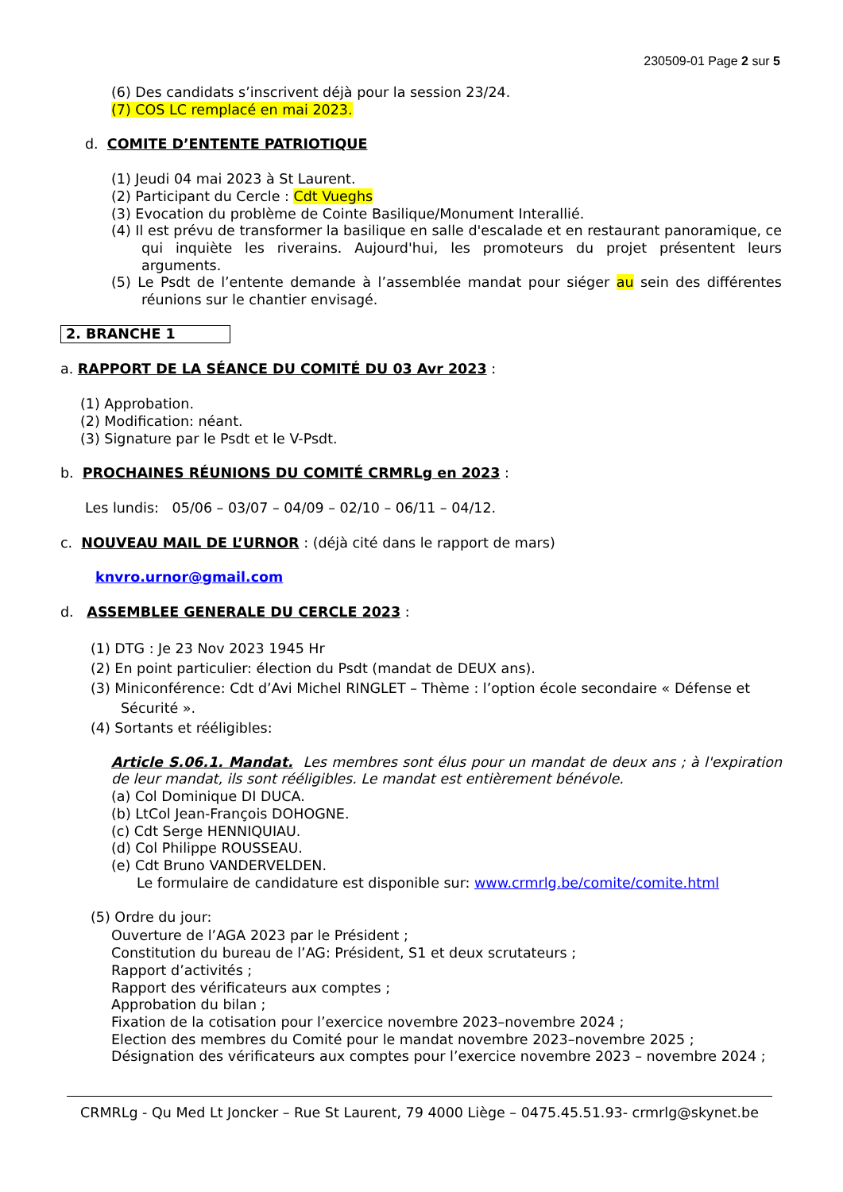230509-01 Page 2 sur 5
(6) Des candidats s’inscrivent déjà pour la session 23/24.
(7) COS LC remplacé en mai 2023.
d. COMITE D’ENTENTE PATRIOTIQUE
(1) Jeudi 04 mai 2023 à St Laurent.
(2) Participant du Cercle : Cdt Vueghs
(3) Evocation du problème de Cointe Basilique/Monument Interallié.
(4) Il est prévu de transformer la basilique en salle d'escalade et en restaurant panoramique, ce qui inquiète les riverains. Aujourd'hui, les promoteurs du projet présentent leurs arguments.
(5) Le Psdt de l’entente demande à l’assemblée mandat pour siéger au sein des différentes réunions sur le chantier envisagé.
2. BRANCHE 1
a. RAPPORT DE LA SÉANCE DU COMITÉ DU 03 Avr 2023 :
(1) Approbation.
(2) Modification: néant.
(3) Signature par le Psdt et le V-Psdt.
b. PROCHAINES RÉUNIONS DU COMITÉ CRMRLg en 2023 :
Les lundis: 05/06 – 03/07 – 04/09 – 02/10 – 06/11 – 04/12.
c. NOUVEAU MAIL DE L’URNOR : (déjà cité dans le rapport de mars)
knvro.urnor@gmail.com
d. ASSEMBLEE GENERALE DU CERCLE 2023 :
(1) DTG : Je 23 Nov 2023 1945 Hr
(2) En point particulier: élection du Psdt (mandat de DEUX ans).
(3) Miniconférence: Cdt d’Avi Michel RINGLET – Thème : l’option école secondaire « Défense et Sécurité ».
(4) Sortants et rééligibles:
Article S.06.1. Mandat. Les membres sont élus pour un mandat de deux ans ; à l'expiration de leur mandat, ils sont rééligibles. Le mandat est entièrement bénévole.
(a) Col Dominique DI DUCA.
(b) LtCol Jean-François DOHOGNE.
(c) Cdt Serge HENNIQUIAU.
(d) Col Philippe ROUSSEAU.
(e) Cdt Bruno VANDERVELDEN.
Le formulaire de candidature est disponible sur: www.crmrlg.be/comite/comite.html
(5) Ordre du jour:
Ouverture de l’AGA 2023 par le Président ;
Constitution du bureau de l’AG: Président, S1 et deux scrutateurs ;
Rapport d’activités ;
Rapport des vérificateurs aux comptes ;
Approbation du bilan ;
Fixation de la cotisation pour l’exercice novembre 2023–novembre 2024 ;
Election des membres du Comité pour le mandat novembre 2023–novembre 2025 ;
Désignation des vérificateurs aux comptes pour l’exercice novembre 2023 – novembre 2024 ;
CRMRLg - Qu Med Lt Joncker – Rue St Laurent, 79 4000 Liège – 0475.45.51.93- crmrlg@skynet.be